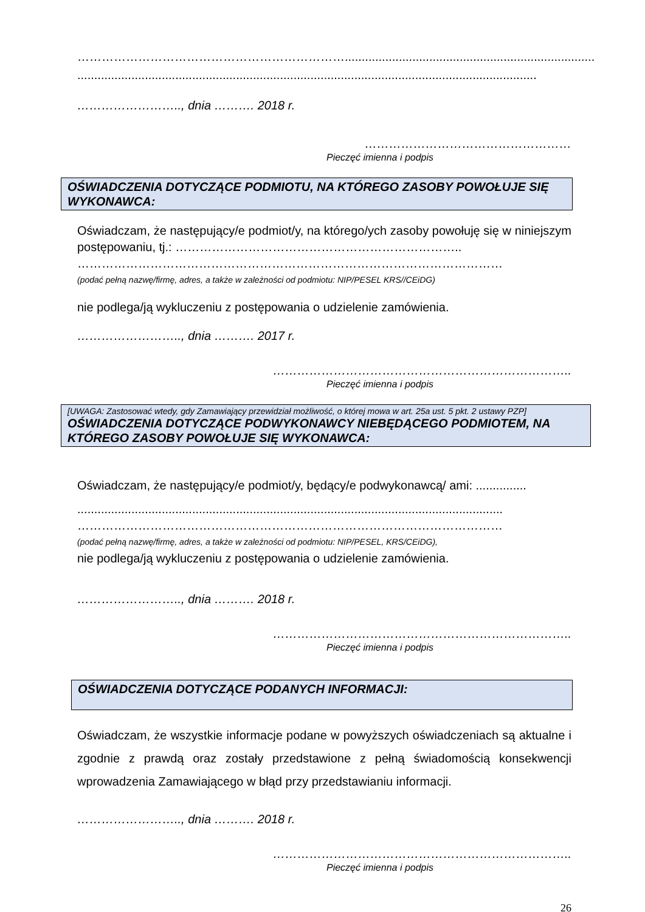…………………………………………………………..........................................................................
........................................................................................................................................
…………………….., dnia ………. 2018 r.
……………………………………………
Pieczęć imienna i podpis
OŚWIADCZENIA DOTYCZĄCE PODMIOTU, NA KTÓREGO ZASOBY POWOŁUJE SIĘ WYKONAWCA:
Oświadczam, że następujący/e podmiot/y, na którego/ych zasoby powołuję się w niniejszym postępowaniu, tj.: ……………………………………………………………..
……………………………………………………………………………………………
(podać pełną nazwę/firmę, adres, a także w zależności od podmiotu: NIP/PESEL KRS//CEiDG)
nie podlega/ją wykluczeniu z postępowania o udzielenie zamówienia.
…………………….., dnia ………. 2017 r.
………………………………………………………………..
Pieczęć imienna i podpis
[UWAGA: Zastosować wtedy, gdy Zamawiający przewidział możliwość, o której mowa w art. 25a ust. 5 pkt. 2 ustawy PZP]
OŚWIADCZENIA DOTYCZĄCE PODWYKONAWCY NIEBĘDĄCEGO PODMIOTEM, NA KTÓREGO ZASOBY POWOŁUJE SIĘ WYKONAWCA:
Oświadczam, że następujący/e podmiot/y, będący/e podwykonawcą/ ami: ...............
..............................................................................................................................
……………………………………………………………………………………………
(podać pełną nazwę/firmę, adres, a także w zależności od podmiotu: NIP/PESEL, KRS/CEiDG),
nie podlega/ją wykluczeniu z postępowania o udzielenie zamówienia.
…………………….., dnia ………. 2018 r.
………………………………………………………………..
Pieczęć imienna i podpis
OŚWIADCZENIA DOTYCZĄCE PODANYCH INFORMACJI:
Oświadczam, że wszystkie informacje podane w powyższych oświadczeniach są aktualne i zgodnie z prawdą oraz zostały przedstawione z pełną świadomością konsekwencji wprowadzenia Zamawiającego w błąd przy przedstawianiu informacji.
…………………….., dnia ………. 2018 r.
………………………………………………………………..
Pieczęć imienna i podpis
26